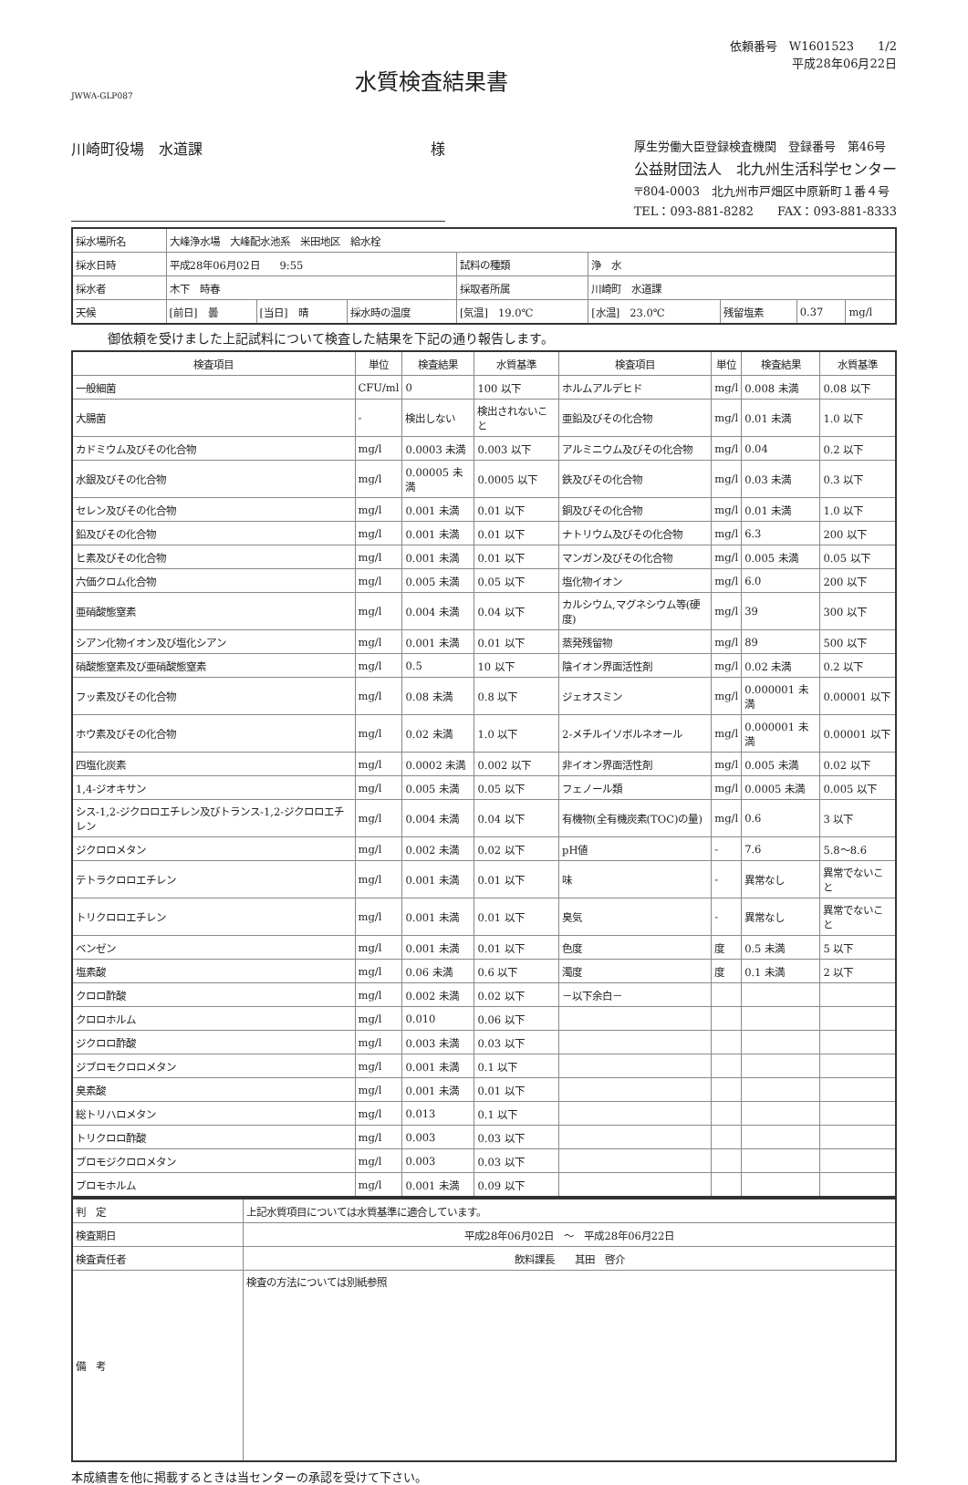JWWA-GLP087
水質検査結果書
依頼番号　W1601523　　1/2
平成28年06月22日
川崎町役場　水道課 様
厚生労働大臣登録検査機関　登録番号　第46号
公益財団法人　北九州生活科学センター
〒804-0003　北九州市戸畑区中原新町１番４号
TEL：093-881-8282　　FAX：093-881-8333
| 採水場所名 | 大峰浄水場 大峰配水池系 米田地区 給水栓 | | | | | | | |
| 採水日時 | 平成28年06月02日 9:55 | | | 試料の種類 | 浄 水 | | | |
| 採水者 | 木下 時春 | | | 採取者所属 | 川崎町 水道課 | | | |
| 天候 | [前日] 曇 | [当日] 晴 | 採水時の温度 | [気温] 19.0℃ | [水温] 23.0℃ | 残留塩素 | 0.37 | mg/l |
御依頼を受けました上記試料について検査した結果を下記の通り報告します。
| 検査項目 | 単位 | 検査結果 | 水質基準 | 検査項目 | 単位 | 検査結果 | 水質基準 |
| --- | --- | --- | --- | --- | --- | --- | --- |
| 一般細菌 | CFU/ml | 0 | 100 以下 | ホルムアルデヒド | mg/l | 0.008 未満 | 0.08 以下 |
| 大腸菌 | - | 検出しない | 検出されないこと | 亜鉛及びその化合物 | mg/l | 0.01 未満 | 1.0 以下 |
| カドミウム及びその化合物 | mg/l | 0.0003 未満 | 0.003 以下 | アルミニウム及びその化合物 | mg/l | 0.04 | 0.2 以下 |
| 水銀及びその化合物 | mg/l | 0.00005 未満 | 0.0005 以下 | 鉄及びその化合物 | mg/l | 0.03 未満 | 0.3 以下 |
| セレン及びその化合物 | mg/l | 0.001 未満 | 0.01 以下 | 銅及びその化合物 | mg/l | 0.01 未満 | 1.0 以下 |
| 鉛及びその化合物 | mg/l | 0.001 未満 | 0.01 以下 | ナトリウム及びその化合物 | mg/l | 6.3 | 200 以下 |
| ヒ素及びその化合物 | mg/l | 0.001 未満 | 0.01 以下 | マンガン及びその化合物 | mg/l | 0.005 未満 | 0.05 以下 |
| 六価クロム化合物 | mg/l | 0.005 未満 | 0.05 以下 | 塩化物イオン | mg/l | 6.0 | 200 以下 |
| 亜硝酸態窒素 | mg/l | 0.004 未満 | 0.04 以下 | カルシウム,マグネシウム等(硬度) | mg/l | 39 | 300 以下 |
| シアン化物イオン及び塩化シアン | mg/l | 0.001 未満 | 0.01 以下 | 蒸発残留物 | mg/l | 89 | 500 以下 |
| 硝酸態窒素及び亜硝酸態窒素 | mg/l | 0.5 | 10 以下 | 陰イオン界面活性剤 | mg/l | 0.02 未満 | 0.2 以下 |
| フッ素及びその化合物 | mg/l | 0.08 未満 | 0.8 以下 | ジェオスミン | mg/l | 0.000001 未満 | 0.00001 以下 |
| ホウ素及びその化合物 | mg/l | 0.02 未満 | 1.0 以下 | 2-メチルイソボルネオール | mg/l | 0.000001 未満 | 0.00001 以下 |
| 四塩化炭素 | mg/l | 0.0002 未満 | 0.002 以下 | 非イオン界面活性剤 | mg/l | 0.005 未満 | 0.02 以下 |
| 1,4-ジオキサン | mg/l | 0.005 未満 | 0.05 以下 | フェノール類 | mg/l | 0.0005 未満 | 0.005 以下 |
| シス-1,2-ジクロロエチレン及びトランス-1,2-ジクロロエチレン | mg/l | 0.004 未満 | 0.04 以下 | 有機物(全有機炭素(TOC)の量) | mg/l | 0.6 | 3 以下 |
| ジクロロメタン | mg/l | 0.002 未満 | 0.02 以下 | pH値 | - | 7.6 | 5.8～8.6 |
| テトラクロロエチレン | mg/l | 0.001 未満 | 0.01 以下 | 味 | - | 異常なし | 異常でないこと |
| トリクロロエチレン | mg/l | 0.001 未満 | 0.01 以下 | 臭気 | - | 異常なし | 異常でないこと |
| ベンゼン | mg/l | 0.001 未満 | 0.01 以下 | 色度 | 度 | 0.5 未満 | 5 以下 |
| 塩素酸 | mg/l | 0.06 未満 | 0.6 以下 | 濁度 | 度 | 0.1 未満 | 2 以下 |
| クロロ酢酸 | mg/l | 0.002 未満 | 0.02 以下 | －以下余白－ | | | |
| クロロホルム | mg/l | 0.010 | 0.06 以下 | | | | |
| ジクロロ酢酸 | mg/l | 0.003 未満 | 0.03 以下 | | | | |
| ジブロモクロロメタン | mg/l | 0.001 未満 | 0.1 以下 | | | | |
| 臭素酸 | mg/l | 0.001 未満 | 0.01 以下 | | | | |
| 総トリハロメタン | mg/l | 0.013 | 0.1 以下 | | | | |
| トリクロロ酢酸 | mg/l | 0.003 | 0.03 以下 | | | | |
| ブロモジクロロメタン | mg/l | 0.003 | 0.03 以下 | | | | |
| ブロモホルム | mg/l | 0.001 未満 | 0.09 以下 | | | | |
| 判 定 | 上記水質項目については水質基準に適合しています。 |
| 検査期日 | 平成28年06月02日 ～ 平成28年06月22日 |
| 検査責任者 | 飲料課長 其田 啓介 |
| 備 考 | 検査の方法については別紙参照 |
本成績書を他に掲載するときは当センターの承認を受けて下さい。